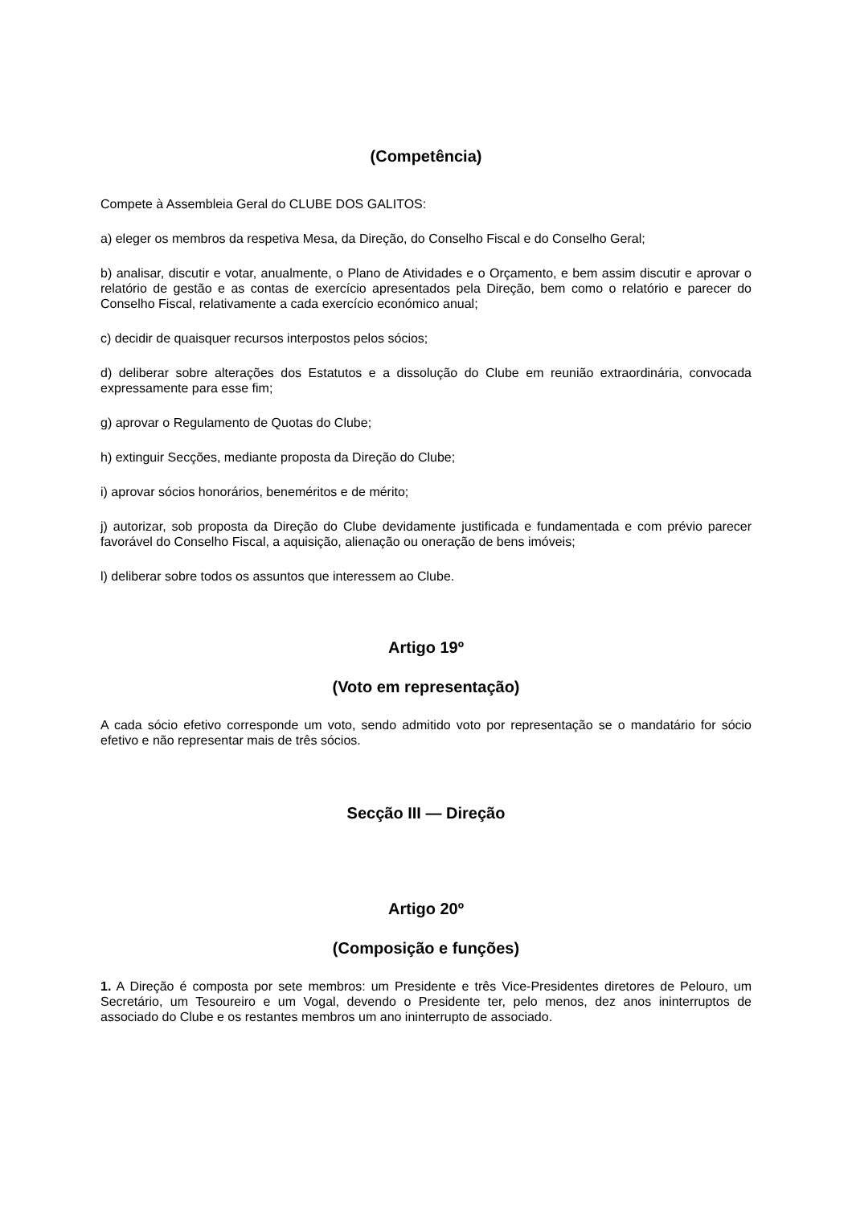(Competência)
Compete à Assembleia Geral do CLUBE DOS GALITOS:
a) eleger os membros da respetiva Mesa, da Direção, do Conselho Fiscal e do Conselho Geral;
b) analisar, discutir e votar, anualmente, o Plano de Atividades e o Orçamento, e bem assim discutir e aprovar o relatório de gestão e as contas de exercício apresentados pela Direção, bem como o relatório e parecer do Conselho Fiscal, relativamente a cada exercício económico anual;
c) decidir de quaisquer recursos interpostos pelos sócios;
d) deliberar sobre alterações dos Estatutos e a dissolução do Clube em reunião extraordinária, convocada expressamente para esse fim;
g) aprovar o Regulamento de Quotas do Clube;
h) extinguir Secções, mediante proposta da Direção do Clube;
i) aprovar sócios honorários, beneméritos e de mérito;
j) autorizar, sob proposta da Direção do Clube devidamente justificada e fundamentada e com prévio parecer favorável do Conselho Fiscal, a aquisição, alienação ou oneração de bens imóveis;
l) deliberar sobre todos os assuntos que interessem ao Clube.
Artigo 19º
(Voto em representação)
A cada sócio efetivo corresponde um voto, sendo admitido voto por representação se o mandatário for sócio efetivo e não representar mais de três sócios.
Secção III — Direção
Artigo 20º
(Composição e funções)
1. A Direção é composta por sete membros: um Presidente e três Vice-Presidentes diretores de Pelouro, um Secretário, um Tesoureiro e um Vogal, devendo o Presidente ter, pelo menos, dez anos ininterruptos de associado do Clube e os restantes membros um ano ininterrupto de associado.